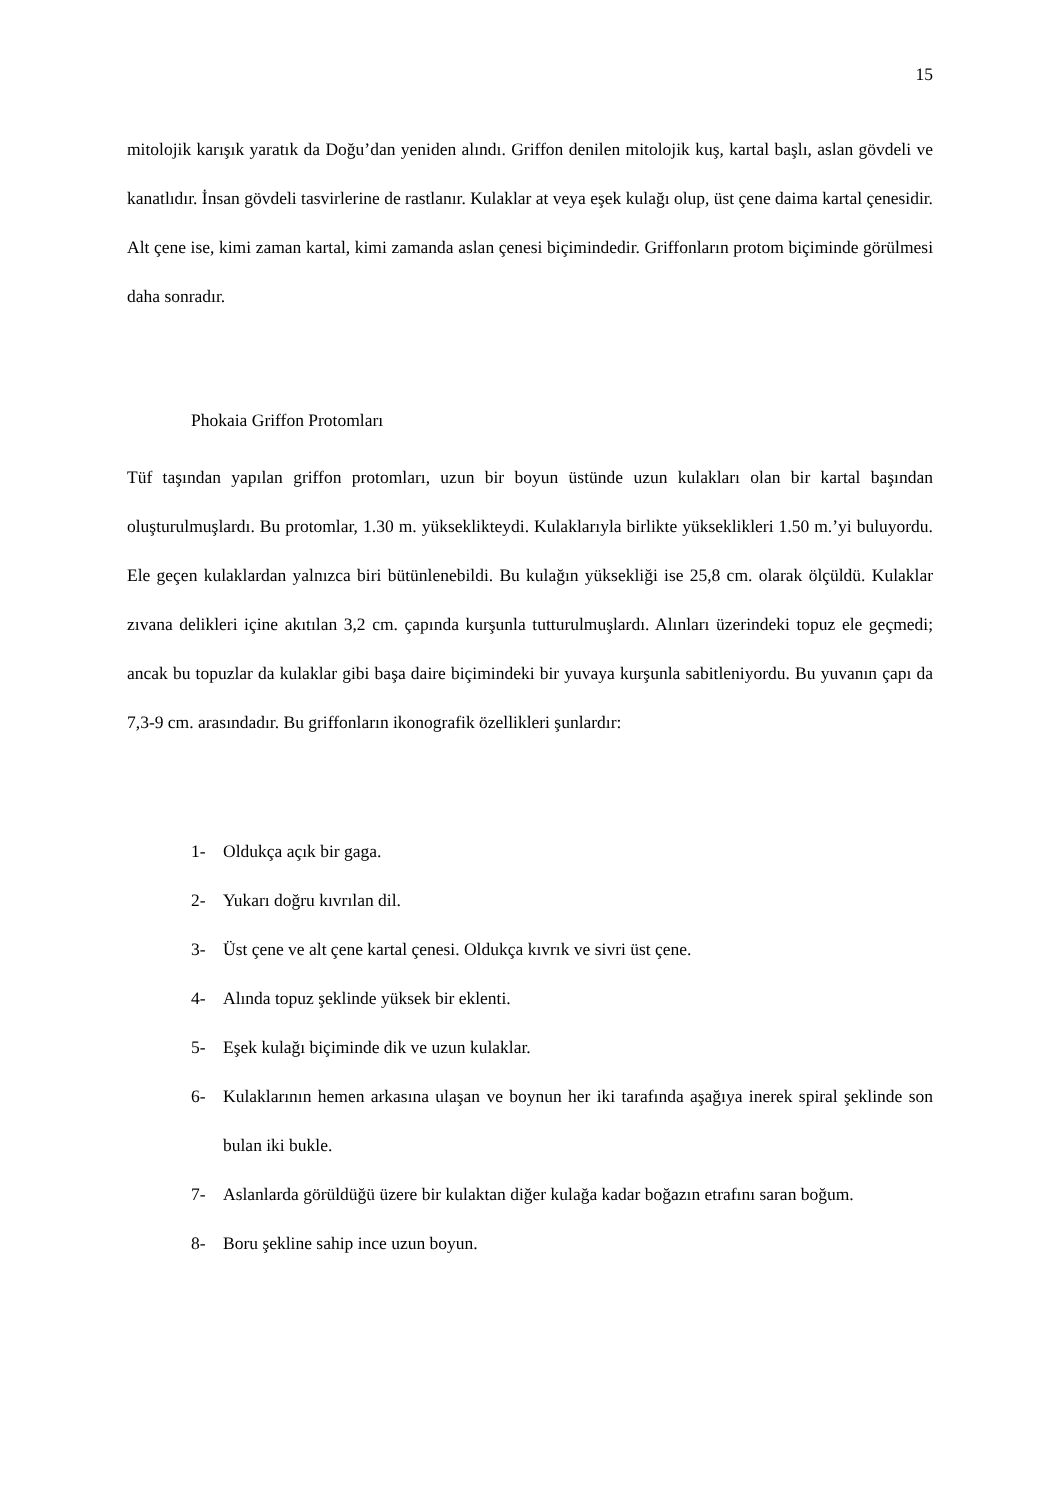15
mitolojik karışık yaratık da Doğu’dan yeniden alındı. Griffon denilen mitolojik kuş, kartal başlı, aslan gövdeli ve kanatlıdır. İnsan gövdeli tasvirlerine de rastlanır. Kulaklar at veya eşek kulağı olup, üst çene daima kartal çenesidir. Alt çene ise, kimi zaman kartal, kimi zamanda aslan çenesi biçimindedir. Griffonların protom biçiminde görülmesi daha sonradır.
Phokaia Griffon Protomları
Tüf taşından yapılan griffon protomları, uzun bir boyun üstünde uzun kulakları olan bir kartal başından oluşturulmuşlardı. Bu protomlar, 1.30 m. yükseklikteydi. Kulaklarıyla birlikte yükseklikleri 1.50 m.’yi buluyordu. Ele geçen kulaklardan yalnızca biri bütünlenebildi. Bu kulağın yüksekliği ise 25,8 cm. olarak ölçüldü. Kulaklar zıvana delikleri içine akıtılan 3,2 cm. çapında kurşunla tutturulmuşlardı. Alınları üzerindeki topuz ele geçmedi; ancak bu topuzlar da kulaklar gibi başa daire biçimindeki bir yuvaya kurşunla sabitleniyordu. Bu yuvanın çapı da 7,3-9 cm. arasındadır. Bu griffonların ikonografik özellikleri şunlardır:
1- Oldukça açık bir gaga.
2- Yukarı doğru kıvrılan dil.
3- Üst çene ve alt çene kartal çenesi. Oldukça kıvrık ve sivri üst çene.
4- Alında topuz şeklinde yüksek bir eklenti.
5- Eşek kulağı biçiminde dik ve uzun kulaklar.
6- Kulaklarının hemen arkasına ulaşan ve boynun her iki tarafında aşağıya inerek spiral şeklinde son bulan iki bukle.
7- Aslanlarda görüldüğü üzere bir kulaktan diğer kulağa kadar boğazın etrafını saran boğum.
8- Boru şekline sahip ince uzun boyun.